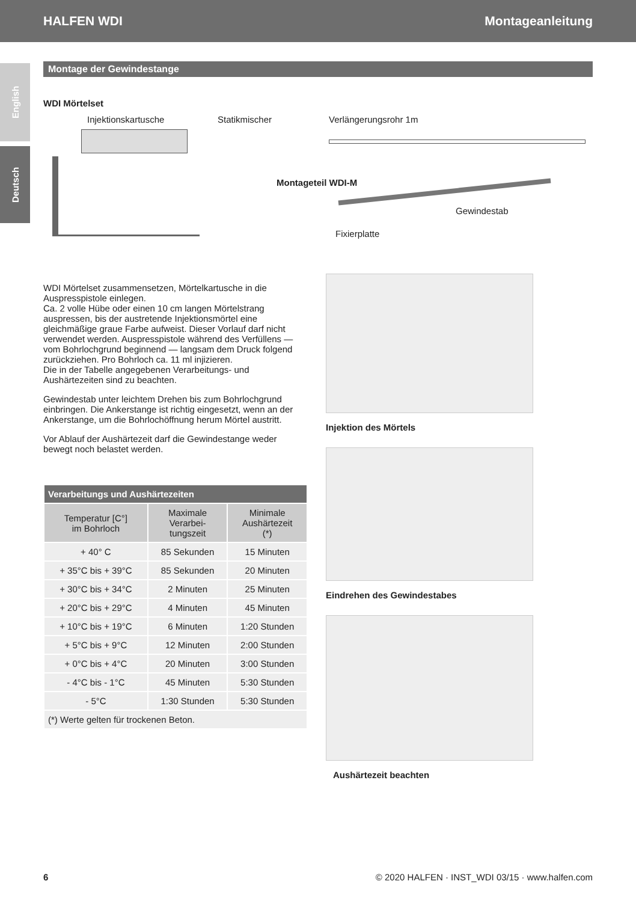HALFEN WDI Montageanleitung
English
Deutsch
Montage der Gewindestange
WDI Mörtelset
Injektionskartusche Statikmischer Verlängerungsrohr 1m
Montageteil WDI-M
Gewindestab
Fixierplatte
WDI Mörtelset zusammensetzen, Mörtelkartusche in die Auspresspistole einlegen.
Ca. 2 volle Hübe oder einen 10 cm langen Mörtelstrang auspressen, bis der austretende Injektionsmörtel eine gleichmäßige graue Farbe aufweist. Dieser Vorlauf darf nicht verwendet werden. Auspresspistole während des Verfüllens — vom Bohrlochgrund beginnend — langsam dem Druck folgend zurückziehen. Pro Bohrloch ca. 11 ml injizieren.
Die in der Tabelle angegebenen Verarbeitungs- und Aushärtezeiten sind zu beachten.
Gewindestab unter leichtem Drehen bis zum Bohrlochgrund einbringen. Die Ankerstange ist richtig eingesetzt, wenn an der Ankerstange, um die Bohrlochöffnung herum Mörtel austritt.
Vor Ablauf der Aushärtezeit darf die Gewindestange weder bewegt noch belastet werden.
| Verarbeitungs und Aushärtezeiten | | |
| --- | --- | --- |
| Temperatur [C°] im Bohrloch | Maximale Verarbei- tungszeit | Minimale Aushärtezeit (*) |
| + 40° C | 85 Sekunden | 15 Minuten |
| + 35°C bis + 39°C | 85 Sekunden | 20 Minuten |
| + 30°C bis + 34°C | 2 Minuten | 25 Minuten |
| + 20°C bis + 29°C | 4 Minuten | 45 Minuten |
| + 10°C bis + 19°C | 6 Minuten | 1:20 Stunden |
| + 5°C bis + 9°C | 12 Minuten | 2:00 Stunden |
| + 0°C bis + 4°C | 20 Minuten | 3:00 Stunden |
| - 4°C bis - 1°C | 45 Minuten | 5:30 Stunden |
| - 5°C | 1:30 Stunden | 5:30 Stunden |
| (*) Werte gelten für trockenen Beton. | | |
Injektion des Mörtels
Eindrehen des Gewindestabes
Aushärtezeit beachten
6 © 2020 HALFEN · INST_WDI 03/15 · www.halfen.com